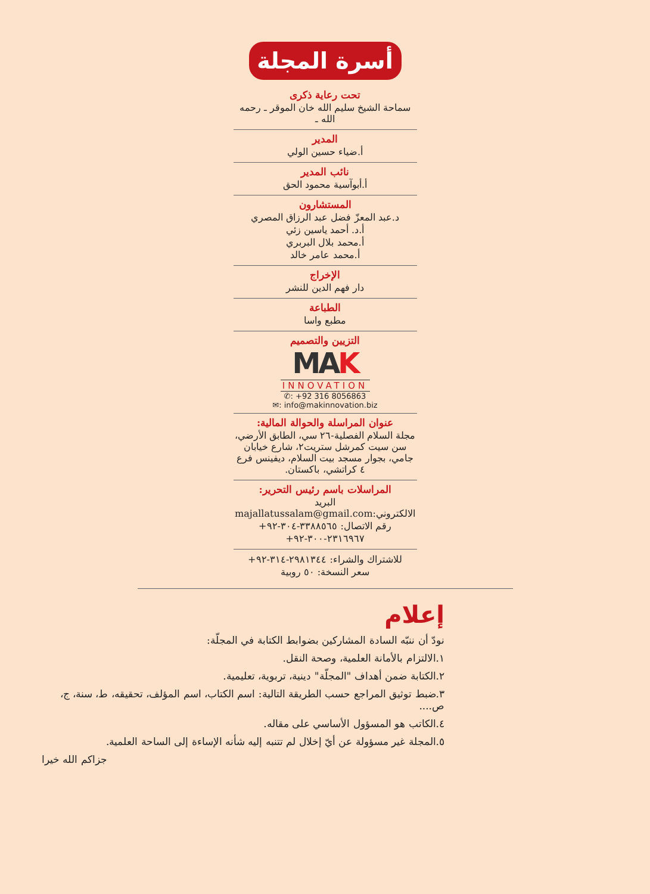أسرة المجلة
تحت رعاية ذكرى
سماحة الشيخ سليم الله خان الموقر ـ رحمه الله ـ
المدير
أ.ضياء حسين الولي
نائب المدير
أ.أبوآسية محمود الحق
المستشارون
د.عبد المعزّ فضل عبد الرزاق المصري
أ.د. أحمد ياسين زئي
أ.محمد بلال البربري
أ.محمد عامر خالد
الإخراج
دار فهم الدين للنشر
الطباعة
مطبع واسا
التزيين والتصميم
MAK
INNOVATION
✆: +92 316 8056863
✉: info@makinnovation.biz
عنوان المراسلة والحوالة المالية:
مجلة السلام الفصلية-٢٦ سي، الطابق الأرضي، سن سيت كمرشل ستريت٢، شارع خيابان جامي، بجوار مسجد بيت السلام، ديفينس فرع ٤ كراتشي، باكستان.
المراسلات باسم رئيس التحرير:
البريد الالكتروني:majallatussalam@gmail.com
رقم الاتصال: ٣٣٨٨٥٦٥-٣٠٤-٩٢+
٢٣١٦٩٦٧-٣٠٠-٩٢+
للاشتراك والشراء: ٢٩٨١٣٤٤-٣١٤-٩٢+
سعر النسخة: ٥٠ روبية
إعلام
نودّ أن ننبّه السادة المشاركين بضوابط الكتابة في المجلّة:
١.الالتزام بالأمانة العلمية، وصحة النقل.
٢.الكتابة ضمن أهداف "المجلّة" دينية، تربوية، تعليمية.
٣.ضبط توثيق المراجع حسب الطريقة التالية: اسم الكتاب، اسم المؤلف، تحقيقه، ط، سنة، ج، ص....
٤.الكاتب هو المسؤول الأساسي على مقاله.
٥.المجلة غير مسؤولة عن أيّ إخلال لم تتنبه إليه شأنه الإساءة إلى الساحة العلمية.
جزاكم الله خيرا